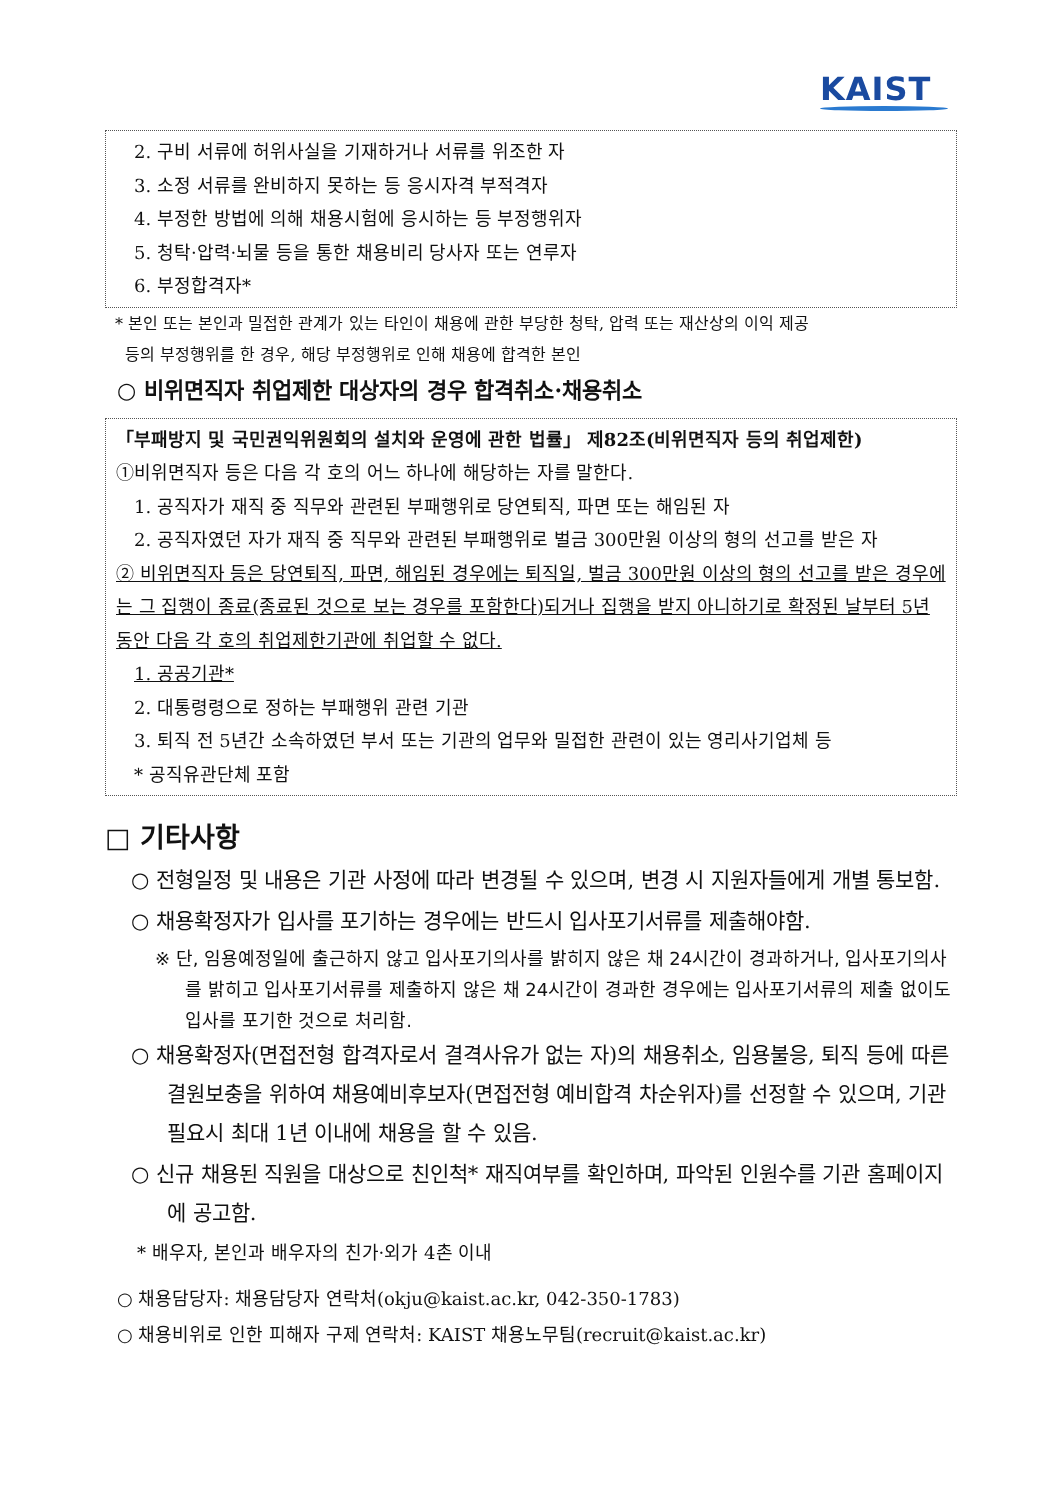KAIST
2. 구비 서류에 허위사실을 기재하거나 서류를 위조한 자
3. 소정 서류를 완비하지 못하는 등 응시자격 부적격자
4. 부정한 방법에 의해 채용시험에 응시하는 등 부정행위자
5. 청탁·압력·뇌물 등을 통한 채용비리 당사자 또는 연루자
6. 부정합격자*
* 본인 또는 본인과 밀접한 관계가 있는 타인이 채용에 관한 부당한 청탁, 압력 또는 재산상의 이익 제공
등의 부정행위를 한 경우, 해당 부정행위로 인해 채용에 합격한 본인
○ 비위면직자 취업제한 대상자의 경우 합격취소·채용취소
「부패방지 및 국민권익위원회의 설치와 운영에 관한 법률」 제82조(비위면직자 등의 취업제한)
①비위면직자 등은 다음 각 호의 어느 하나에 해당하는 자를 말한다.
1. 공직자가 재직 중 직무와 관련된 부패행위로 당연퇴직, 파면 또는 해임된 자
2. 공직자였던 자가 재직 중 직무와 관련된 부패행위로 벌금 300만원 이상의 형의 선고를 받은 자
② 비위면직자 등은 당연퇴직, 파면, 해임된 경우에는 퇴직일, 벌금 300만원 이상의 형의 선고를 받은 경우에는 그 집행이 종료(종료된 것으로 보는 경우를 포함한다)되거나 집행을 받지 아니하기로 확정된 날부터 5년 동안 다음 각 호의 취업제한기관에 취업할 수 없다.
1. 공공기관*
2. 대통령령으로 정하는 부패행위 관련 기관
3. 퇴직 전 5년간 소속하였던 부서 또는 기관의 업무와 밀접한 관련이 있는 영리사기업체 등
* 공직유관단체 포함
□ 기타사항
○ 전형일정 및 내용은 기관 사정에 따라 변경될 수 있으며, 변경 시 지원자들에게 개별 통보함.
○ 채용확정자가 입사를 포기하는 경우에는 반드시 입사포기서류를 제출해야함.
※ 단, 임용예정일에 출근하지 않고 입사포기의사를 밝히지 않은 채 24시간이 경과하거나, 입사포기의사를 밝히고 입사포기서류를 제출하지 않은 채 24시간이 경과한 경우에는 입사포기서류의 제출 없이도 입사를 포기한 것으로 처리함.
○ 채용확정자(면접전형 합격자로서 결격사유가 없는 자)의 채용취소, 임용불응, 퇴직 등에 따른 결원보충을 위하여 채용예비후보자(면접전형 예비합격 차순위자)를 선정할 수 있으며, 기관 필요시 최대 1년 이내에 채용을 할 수 있음.
○ 신규 채용된 직원을 대상으로 친인척* 재직여부를 확인하며, 파악된 인원수를 기관 홈페이지에 공고함.
* 배우자, 본인과 배우자의 친가·외가 4촌 이내
○ 채용담당자: 채용담당자 연락처(okju@kaist.ac.kr, 042-350-1783)
○ 채용비위로 인한 피해자 구제 연락처: KAIST 채용노무팀(recruit@kaist.ac.kr)